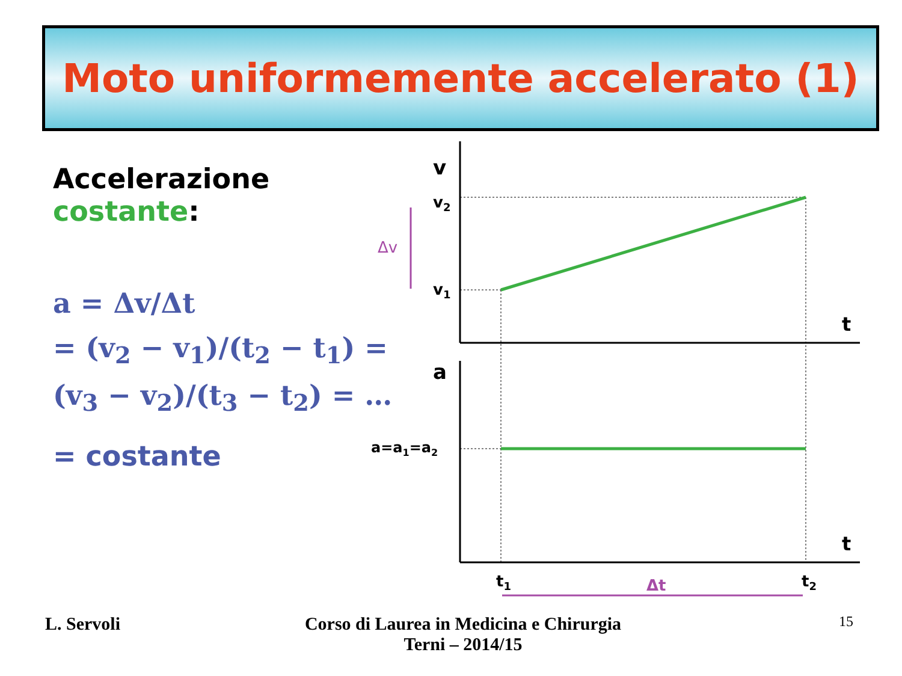Moto uniformemente accelerato (1)
Accelerazione costante:
a = Δv/Δt
= (v<sub>2</sub> − v<sub>1</sub>)/(t<sub>2</sub> − t<sub>1</sub>) = (v<sub>3</sub> − v<sub>2</sub>)/(t<sub>3</sub> − t<sub>2</sub>) = …
= costante
v
v2
v1
Δv
a
a=a1=a2
t
t
t1
t2
Δt
L. Servoli
Corso di Laurea in Medicina e Chirurgia
Terni – 2014/15
15